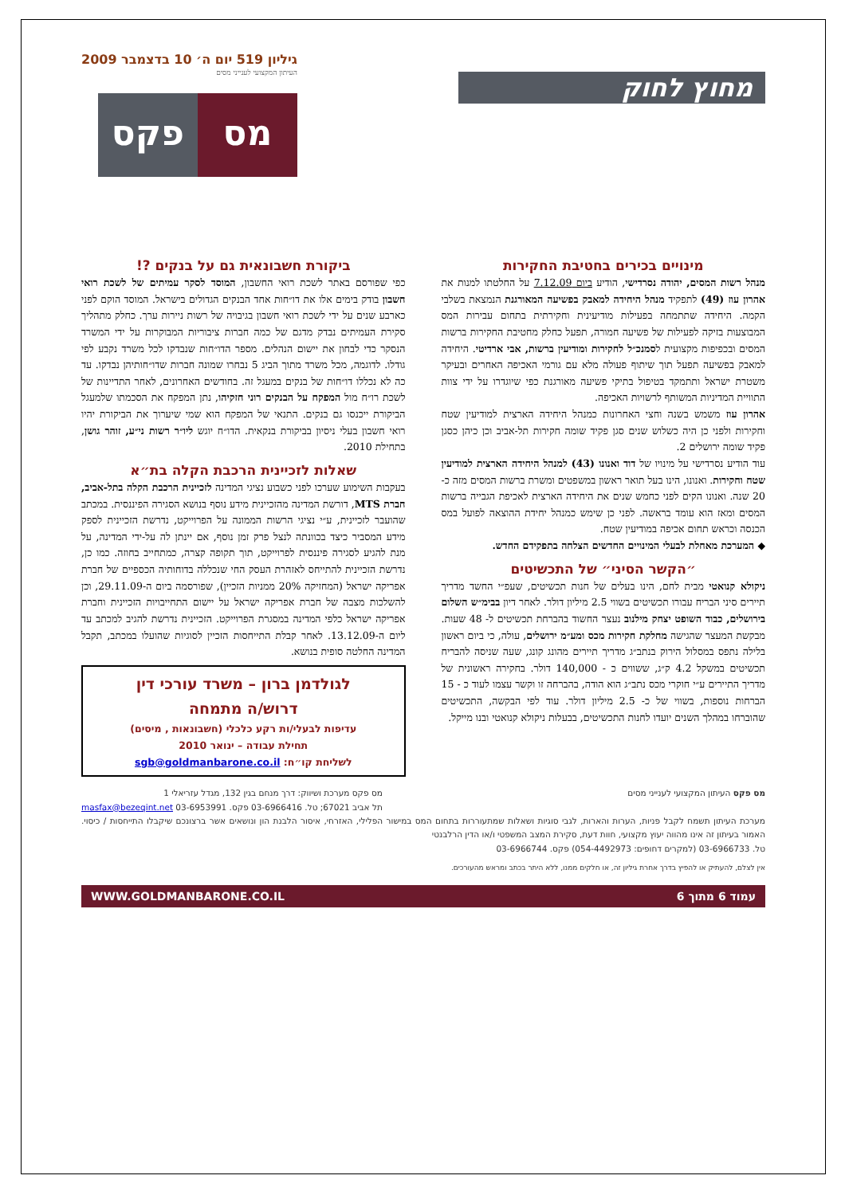מחוץ לחוק
גיליון 519 יום ה׳ 10 בדצמבר 2009
העיתון המקצועי לענייני מסים
מס פקס
מינויים בכירים בחטיבת החקירות
מנהל רשות המסים, יהודה נסרדישי, הודיע ביום 7.12.09 על החלטתו למנות את אהרון עוז (49) לתפקיד מנהל היחידה למאבק בפשיעה המאורגנת הנמצאת בשלבי הקמה. היחידה שתתמחה בפעילות מודיעינית וחקירתית בתחום עבירות המס המבוצעות בזיקה לפעילות של פשיעה חמורה, תפעל כחלק מחטיבת החקירות ברשות המסים ובכפיפות מקצועית לסמנכ״ל לחקירות ומודיעין ברשות, אבי ארדיטי. היחידה למאבק בפשיעה תפעל תוך שיתוף פעולה מלא עם גורמי האכיפה האחרים ובעיקר משטרת ישראל ותתמקד בטיפול בתיקי פשיעה מאורגנת כפי שיוגדרו על ידי צוות התוויית המדיניות המשותף לרשויות האכיפה.
אהרון עוז משמש בשנה וחצי האחרונות כמנהל היחידה הארצית למודיעין שטח וחקירות ולפני כן היה כשלוש שנים סגן פקיד שומה חקירות תל-אביב וכן כיהן כסגן פקיד שומה ירושלים 2.
עוד הודיע נסרדישי על מינויו של דוד ואנונו (43) למנהל היחידה הארצית למודיעין שטח וחקירות. ואנונו, הינו בעל תואר ראשון במשפטים ומשרת ברשות המסים מזה כ- 20 שנה. ואנונו הקים לפני כחמש שנים את היחידה הארצית לאכיפת הגבייה ברשות המסים ומאז הוא עומד בראשה. לפני כן שימש כמנהל יחידת ההוצאה לפועל במס הכנסה וכראש תחום אכיפה במודיעין שטח.
◆ המערכת מאחלת לבעלי המינויים החדשים הצלחה בתפקידם החדש.
״הקשר הסיני״ של התכשיטים
ניקולא קנואטי מבית לחם, הינו בעלים של חנות תכשיטים, שעפ״י החשד מדריך תיירים סיני הבריח עבורו תכשיטים בשווי 2.5 מיליון דולר. לאחר דיון בבימ״ש השלום בירושלים, כבוד השופט יצחק מילנוב נעצר החשוד בהברחת תכשיטים ל- 48 שעות. מבקשת המעצר שהגישה מחלקת חקירות מכס ומע״מ ירושלים, עולה, כי ביום ראשון בלילה נתפס במסלול הירוק בנתב״ג מדריך תיירים מהונג קונג, שעה שניסה להבריח תכשיטים במשקל 4.2 ק״ג, ששווים כ - 140,000 דולר. בחקירה ראשונית של מדריך התיירים ע״י חוקרי מכס נתב״ג הוא הודה, בהברחה זו וקשר עצמו לעוד כ - 15 הברחות נוספות, בשווי של כ- 2.5 מיליון דולר. עוד לפי הבקשה, התכשיטים שהוברחו במהלך השנים יועדו לחנות התכשיטים, בבעלות ניקולא קנואטי ובנו מייקל.
ביקורת חשבונאית גם על בנקים ?!
כפי שפורסם באתר לשכת רואי החשבון, המוסד לסקר עמיתים של לשכת רואי חשבון בודק בימים אלו את דו״חות אחד הבנקים הגדולים בישראל. המוסד הוקם לפני כארבע שנים על ידי לשכת רואי חשבון בגיבויה של רשות ניירות ערך. כחלק מתהליך סקירת העמיתים נבדק מדגם של כמה חברות ציבוריות המבוקרות על ידי המשרד הנסקר כדי לבחון את יישום הנהלים. מספר הדו״חות שנבדקו לכל משרד נקבע לפי גודלו. לדוגמה, מכל משרד מתוך הביג 5 נבחרו שמונה חברות שדו״חותיהן נבדקו. עד כה לא נכללו דו״חות של בנקים במעגל זה. בחודשים האחרונים, לאחר התדיינות של לשכת רו״ח מול המפקח על הבנקים רוני חזקיהו, נתן המפקח את הסכמתו שלמעגל הביקורת ייכנסו גם בנקים. התנאי של המפקח הוא שמי שיערוך את הביקורת יהיו רואי חשבון בעלי ניסיון בביקורת בנקאית. הדו״ח יוגש ליו״ר רשות ני״ע, זוהר גושן, בתחילת 2010.
שאלות לזכיינית הרכבת הקלה בת״א
בעקבות השימוע שערכו לפני כשבוע נציגי המדינה לזכיינית הרכבת הקלה בתל-אביב, חברת MTS, דורשת המדינה מהזכיינית מידע נוסף בנושא הסגירה הפיננסית. במכתב שהועבר לזכיינית, ע״י נציגי הרשות הממונה על הפרוייקט, נדרשת הזכיינית לספק מידע המסביר כיצד בכוונתה לנצל פרק זמן נוסף, אם יינתן לה על-ידי המדינה, על מנת להגיע לסגירה פיננסית לפרוייקט, תוך תקופה קצרה, כמתחייב בחוזה. כמו כן, נדרשת הזכיינית להתייחס לאזהרת העסק החי שנכללה בדוחותיה הכספיים של חברת אפריקה ישראל (המחזיקה 20% ממניות הזכיין), שפורסמה ביום ה-29.11.09, וכן להשלכות מצבה של חברת אפריקה ישראל על יישום התחייבויות הזכיינית וחברת אפריקה ישראל כלפי המדינה במסגרת הפרוייקט. הזכיינית נדרשת להגיב למכתב עד ליום ה-13.12.09. לאחר קבלת התייחסות הזכיין לסוגיות שהועלו במכתב, תקבל המדינה החלטה סופית בנושא.
לגולדמן ברון – משרד עורכי דין
דרוש/ה מתמחה
עדיפות לבעלי/ות רקע כלכלי (חשבונאות , מיסים)
תחילת עבודה – ינואר 2010
לשליחת קו״ח: sgb@goldmanbarone.co.il
מס פקס העיתון המקצועי לענייני מסים
מס פקס מערכת ושיווק: דרך מנחם בגין 132, מגדל עזריאלי 1
תל אביב 67021; טל. 03-6966416 פקס. 03-6953991 masfax@bezeqint.net
מערכת העיתון תשמח לקבל פניות, הערות והארות, לגבי סוגיות ושאלות שמתעוררות בתחום המס במישור הפלילי, האזרחי, איסור הלבנת הון ונושאים אשר ברצונכם שיקבלו התייחסות / כיסוי. האמור בעיתון זה אינו מהווה יעוץ מקצועי, חוות דעת, סקירת המצב המשפטי ו/או הדין הרלבנטי
טל. 03-6966733 (למקרים דחופים: 054-4492973) פקס. 03-6966744
אין לצלם, להעתיק או להפיץ בדרך אחרת גיליון זה, או חלקים ממנו, ללא היתר בכתב ומראש מהעורכים.
עמוד 6 מתוך 6 WWW.GOLDMANBARONE.CO.IL